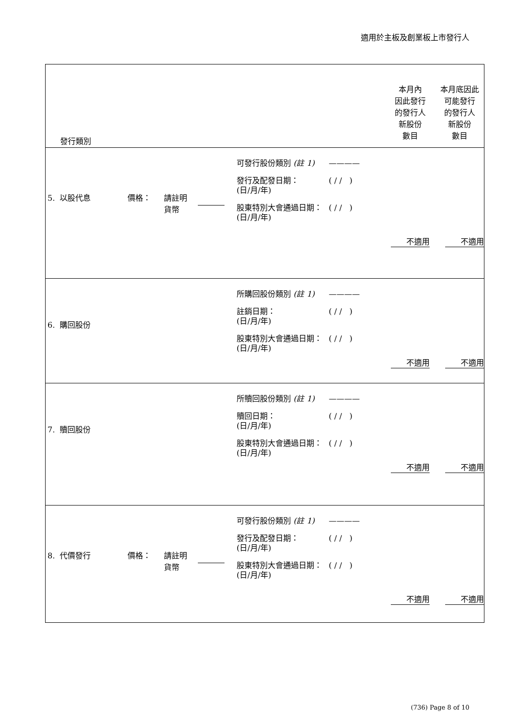適用於主板及創業板上市發行人
| 發行類別 | | | | | 本月內 因此發行 的發行人 新股份 數目 | 本月底因此 可能發行 的發行人 新股份 數目 |
| 5. 以股代息 | 價格： | 請註明 貨幣 | | 可發行股份類別 (註 1) ———— 發行及配發日期： (日/月/年) ( / / ) 股東特別大會通過日期： (日/月/年) ( / / ) | 不適用 | 不適用 |
| 6. 購回股份 | | | | 所購回股份類別 (註 1) ———— 註銷日期： (日/月/年) ( / / ) 股東特別大會通過日期： (日/月/年) ( / / ) | 不適用 | 不適用 |
| 7. 贖回股份 | | | | 所贖回股份類別 (註 1) ———— 贖回日期： (日/月/年) ( / / ) 股東特別大會通過日期： (日/月/年) ( / / ) | 不適用 | 不適用 |
| 8. 代價發行 | 價格： | 請註明 貨幣 | | 可發行股份類別 (註 1) ———— 發行及配發日期： (日/月/年) ( / / ) 股東特別大會通過日期： (日/月/年) ( / / ) | 不適用 | 不適用 |
(736) Page 8 of 10